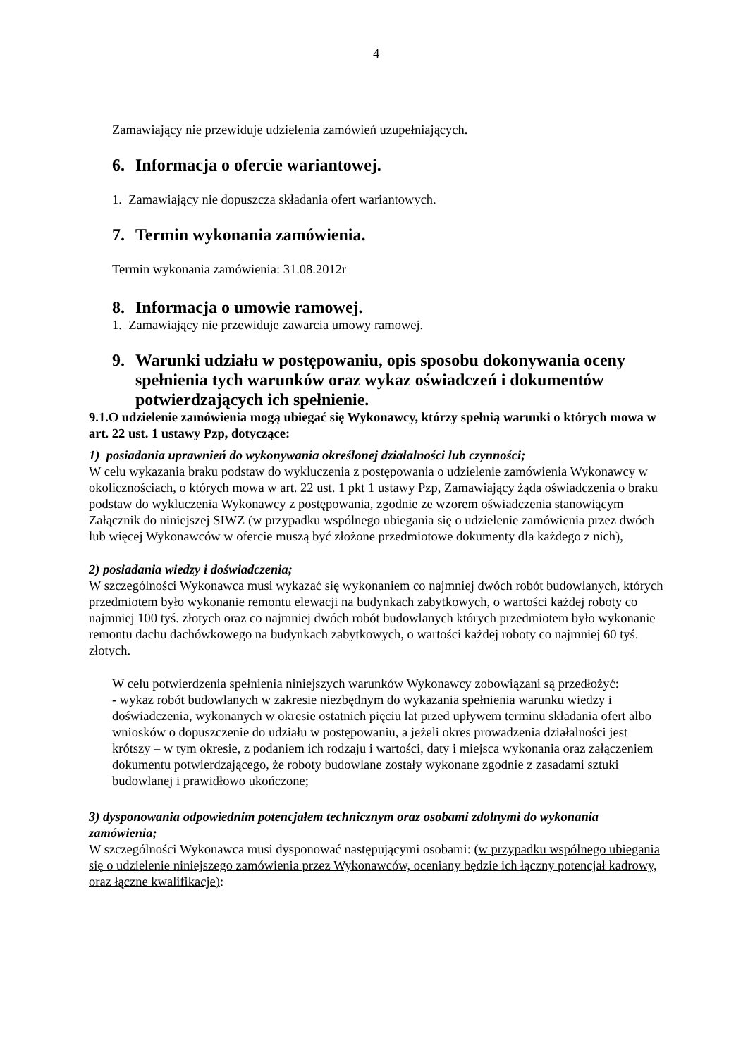4
Zamawiający nie przewiduje udzielenia zamówień uzupełniających.
6. Informacja o ofercie wariantowej.
1. Zamawiający nie dopuszcza składania ofert wariantowych.
7. Termin wykonania zamówienia.
Termin wykonania zamówienia: 31.08.2012r
8. Informacja o umowie ramowej.
1. Zamawiający nie przewiduje zawarcia umowy ramowej.
9. Warunki udziału w postępowaniu, opis sposobu dokonywania oceny spełnienia tych warunków oraz wykaz oświadczeń i dokumentów potwierdzających ich spełnienie.
9.1.O udzielenie zamówienia mogą ubiegać się Wykonawcy, którzy spełnią warunki o których mowa w art. 22 ust. 1 ustawy Pzp, dotyczące:
1) posiadania uprawnień do wykonywania określonej działalności lub czynności;
W celu wykazania braku podstaw do wykluczenia z postępowania o udzielenie zamówienia Wykonawcy w okolicznościach, o których mowa w art. 22 ust. 1 pkt 1 ustawy Pzp, Zamawiający żąda oświadczenia o braku podstaw do wykluczenia Wykonawcy z postępowania, zgodnie ze wzorem oświadczenia stanowiącym Załącznik do niniejszej SIWZ (w przypadku wspólnego ubiegania się o udzielenie zamówienia przez dwóch lub więcej Wykonawców w ofercie muszą być złożone przedmiotowe dokumenty dla każdego z nich),
2) posiadania wiedzy i doświadczenia;
W szczególności Wykonawca musi wykazać się wykonaniem co najmniej dwóch robót budowlanych, których przedmiotem było wykonanie remontu elewacji na budynkach zabytkowych, o wartości każdej roboty co najmniej 100 tyś. złotych oraz co najmniej dwóch robót budowlanych których przedmiotem było wykonanie remontu dachu dachówkowego na budynkach zabytkowych, o wartości każdej roboty co najmniej 60 tyś. złotych.
W celu potwierdzenia spełnienia niniejszych warunków Wykonawcy zobowiązani są przedłożyć:
- wykaz robót budowlanych w zakresie niezbędnym do wykazania spełnienia warunku wiedzy i doświadczenia, wykonanych w okresie ostatnich pięciu lat przed upływem terminu składania ofert albo wniosków o dopuszczenie do udziału w postępowaniu, a jeżeli okres prowadzenia działalności jest krótszy – w tym okresie, z podaniem ich rodzaju i wartości, daty i miejsca wykonania oraz załączeniem dokumentu potwierdzającego, że roboty budowlane zostały wykonane zgodnie z zasadami sztuki budowlanej i prawidłowo ukończone;
3) dysponowania odpowiednim potencjałem technicznym oraz osobami zdolnymi do wykonania zamówienia;
W szczególności Wykonawca musi dysponować następującymi osobami: (w przypadku wspólnego ubiegania się o udzielenie niniejszego zamówienia przez Wykonawców, oceniany będzie ich łączny potencjał kadrowy, oraz łączne kwalifikacje):